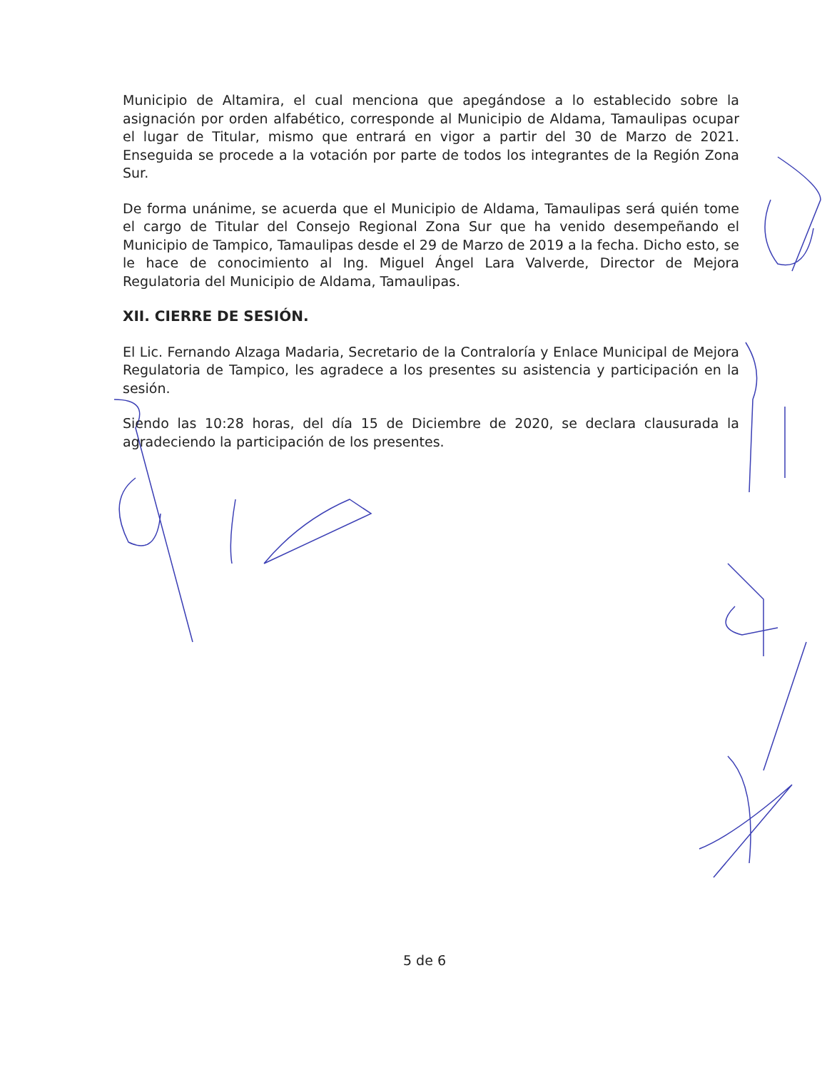Municipio de Altamira, el cual menciona que apegándose a lo establecido sobre la asignación por orden alfabético, corresponde al Municipio de Aldama, Tamaulipas ocupar el lugar de Titular, mismo que entrará en vigor a partir del 30 de Marzo de 2021. Enseguida se procede a la votación por parte de todos los integrantes de la Región Zona Sur.
De forma unánime, se acuerda que el Municipio de Aldama, Tamaulipas será quién tome el cargo de Titular del Consejo Regional Zona Sur que ha venido desempeñando el Municipio de Tampico, Tamaulipas desde el 29 de Marzo de 2019 a la fecha. Dicho esto, se le hace de conocimiento al Ing. Miguel Ángel Lara Valverde, Director de Mejora Regulatoria del Municipio de Aldama, Tamaulipas.
XII. CIERRE DE SESIÓN.
El Lic. Fernando Alzaga Madaria, Secretario de la Contraloría y Enlace Municipal de Mejora Regulatoria de Tampico, les agradece a los presentes su asistencia y participación en la sesión.
Siendo las 10:28 horas, del día 15 de Diciembre de 2020, se declara clausurada la agradeciendo la participación de los presentes.
5 de 6